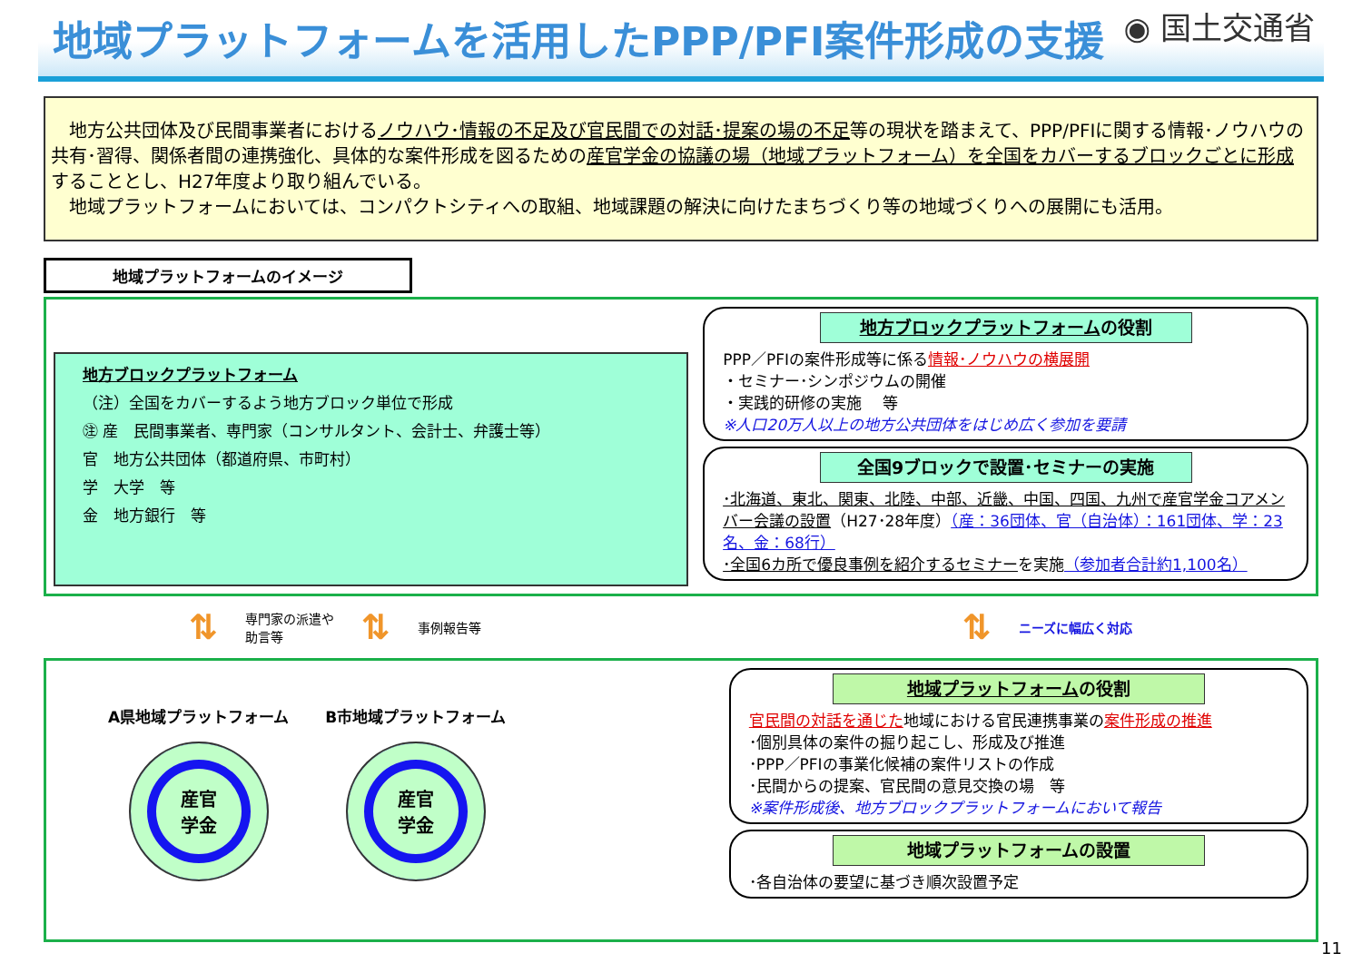地域プラットフォームを活用したPPP/PFI案件形成の支援
◉ 国土交通省
　地方公共団体及び民間事業者におけるノウハウ･情報の不足及び官民間での対話･提案の場の不足等の現状を踏まえて、PPP/PFIに関する情報･ノウハウの共有･習得、関係者間の連携強化、具体的な案件形成を図るための産官学金の協議の場（地域プラットフォーム）を全国をカバーするブロックごとに形成することとし、H27年度より取り組んでいる。
　地域プラットフォームにおいては、コンパクトシティへの取組、地域課題の解決に向けたまちづくり等の地域づくりへの展開にも活用。
地域プラットフォームのイメージ
地方ブロックプラットフォーム
（注）全国をカバーするよう地方ブロック単位で形成
㊟ 産　民間事業者、専門家（コンサルタント、会計士、弁護士等）
官　地方公共団体（都道府県、市町村）
学　大学　等
金　地方銀行　等
地方ブロックプラットフォームの役割
PPP／PFIの案件形成等に係る情報･ノウハウの横展開
・セミナー･シンポジウムの開催
・実践的研修の実施　 等
※人口20万人以上の地方公共団体をはじめ広く参加を要請
全国9ブロックで設置･セミナーの実施
･北海道、東北、関東、北陸、中部、近畿、中国、四国、九州で産官学金コアメンバー会議の設置（H27･28年度）（産：36団体、官（自治体）：161団体、学：23名、金：68行）
･全国6カ所で優良事例を紹介するセミナーを実施（参加者合計約1,100名）
⇅ 専門家の派遣や
助言等 ⇅ 事例報告等 ⇅ ニーズに幅広く対応
A県地域プラットフォーム
産官
学金
B市地域プラットフォーム
産官
学金
地域プラットフォームの役割
官民間の対話を通じた地域における官民連携事業の案件形成の推進
･個別具体の案件の掘り起こし、形成及び推進
･PPP／PFIの事業化候補の案件リストの作成
･民間からの提案、官民間の意見交換の場　等
※案件形成後、地方ブロックプラットフォームにおいて報告
地域プラットフォームの設置
･各自治体の要望に基づき順次設置予定
11